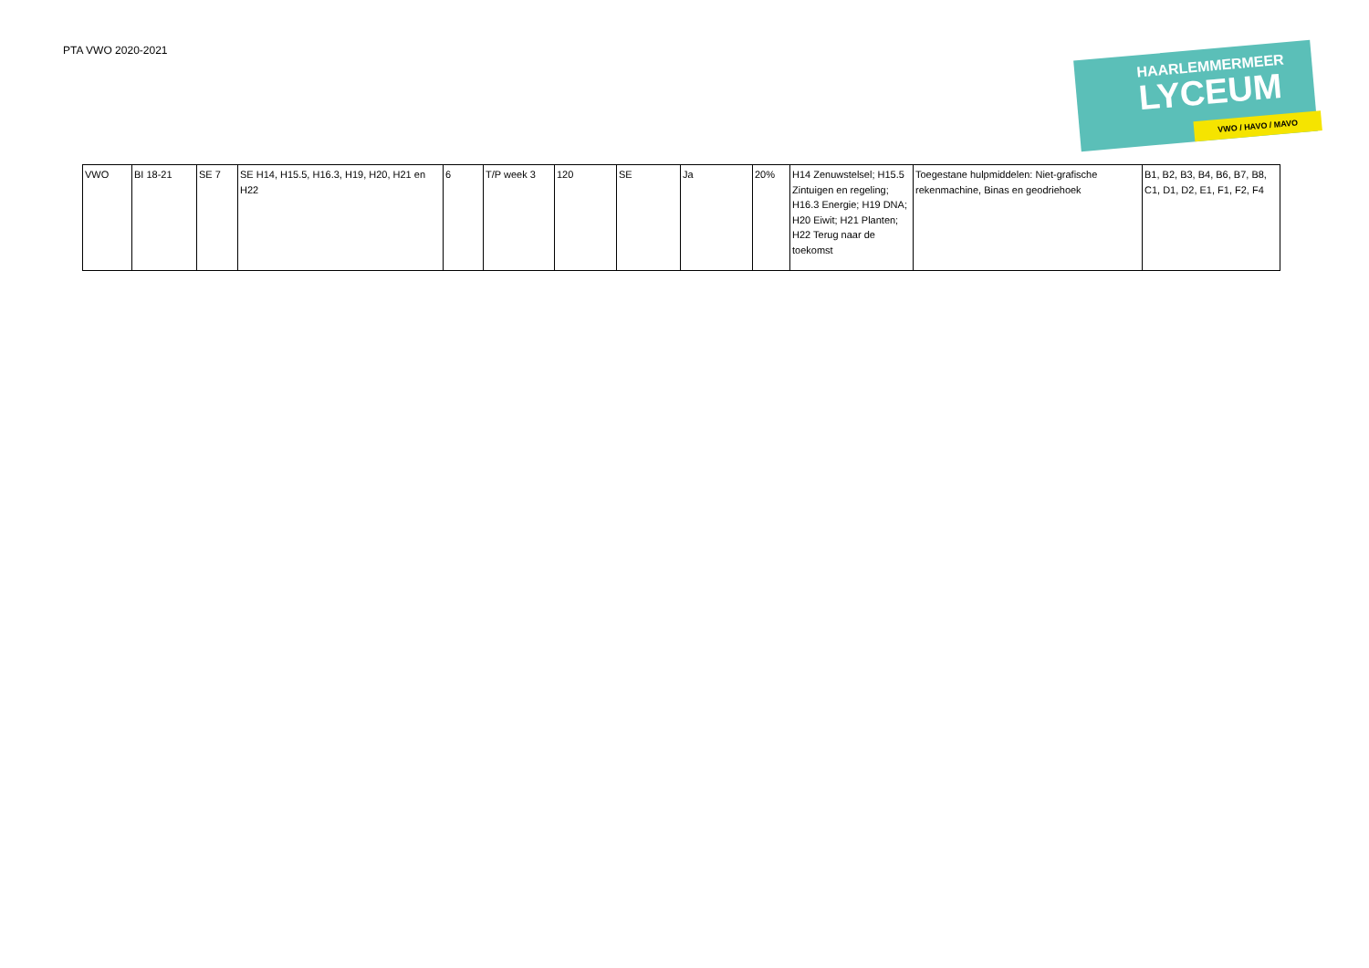PTA VWO 2020-2021
HAARLEMMERMEER
LYCEUM
VWO / HAVO / MAVO
| VWO | BI 18-21 | SE 7 | SE H14, H15.5, H16.3, H19, H20, H21 en H22 | 6 | T/P week 3 | 120 | SE | Ja | 20% | H14 Zenuwstelsel; H15.5 Zintuigen en regeling; H16.3 Energie; H19 DNA; H20 Eiwit; H21 Planten; H22 Terug naar de toekomst | Toegestane hulpmiddelen: Niet-grafische rekenmachine, Binas en geodriehoek | B1, B2, B3, B4, B6, B7, B8, C1, D1, D2, E1, F1, F2, F4 |